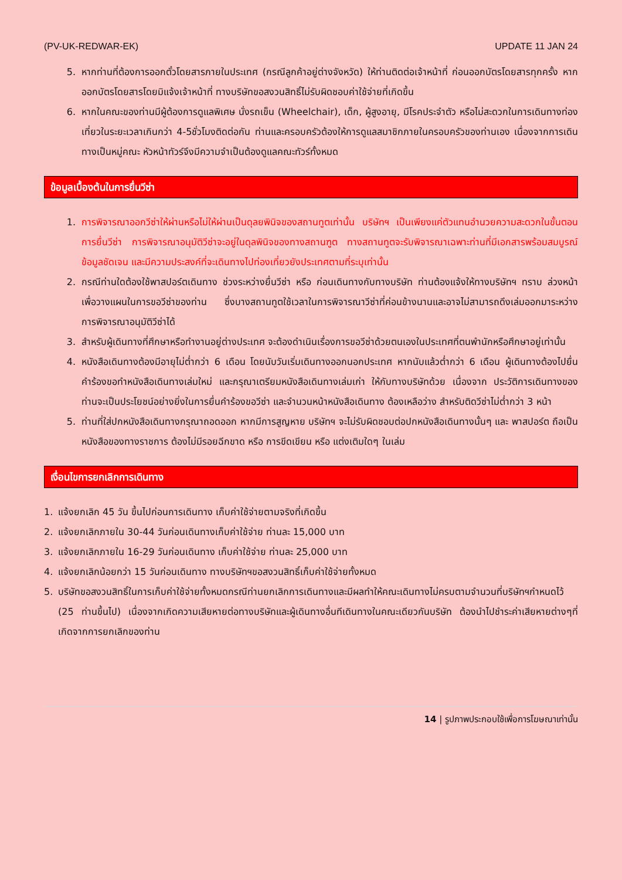(PV-UK-REDWAR-EK) UPDATE 11 JAN 24
5. หากท่านที่ต้องการออกตั๋วโดยสารภายในประเทศ (กรณีลูกค้าอยู่ต่างจังหวัด) ให้ท่านติดต่อเจ้าหน้าที่ ก่อนออกบัตรโดยสารทุกครั้ง หากออกบัตรโดยสารโดยมิแจ้งเจ้าหน้าที่ ทางบริษัทขอสงวนสิทธิ์ไม่รับผิดชอบค่าใช้จ่ายที่เกิดขึ้น
6. หากในคณะของท่านมีผู้ต้องการดูแลพิเศษ นั่งรถเข็น (Wheelchair), เด็ก, ผู้สูงอายุ, มีโรคประจำตัว หรือไม่สะดวกในการเดินทางท่องเที่ยวในระยะเวลาเกินกว่า 4-5ชั่วโมงติดต่อกัน ท่านและครอบครัวต้องให้การดูแลสมาชิกภายในครอบครัวของท่านเอง เนื่องจากการเดินทางเป็นหมู่คณะ หัวหน้าทัวร์จึงมีความจำเป็นต้องดูแลคณะทัวร์ทั้งหมด
ข้อมูลเบื้องต้นในการยื่นวีซ่า
1. การพิจารณาออกวีซ่าให้ผ่านหรือไม่ให้ผ่านเป็นดุลยพินิจของสถานทูตเท่านั้น บริษัทฯ เป็นเพียงแค่ตัวแทนอำนวยความสะดวกในขั้นตอนการยื่นวีซ่า การพิจารณาอนุมัติวีซ่าจะอยู่ในดุลพินิจของทางสถานฑูต ทางสถานทูตจะรับพิจารณาเฉพาะท่านที่มีเอกสารพร้อมสมบูรณ์ข้อมูลชัดเจน และมีความประสงค์ที่จะเดินทางไปท่องเที่ยวยังประเทศตามที่ระบุเท่านั้น
2. กรณีท่านใดต้องใช้พาสปอร์ตเดินทาง ช่วงระหว่างยื่นวีซ่า หรือ ก่อนเดินทางกับทางบริษัท ท่านต้องแจ้งให้ทางบริษัทฯ ทราบ ล่วงหน้าเพื่อวางแผนในการขอวีซ่าของท่าน ซึ่งบางสถานทูตใช้เวลาในการพิจารณาวีซ่าที่ค่อนข้างนานและอาจไม่สามารถดึงเล่มออกมาระหว่างการพิจารณาอนุมัติวีซ่าได้
3. สำหรับผู้เดินทางที่ศึกษาหรือทำงานอยู่ต่างประเทศ จะต้องดำเนินเรื่องการขอวีซ่าด้วยตนเองในประเทศที่ตนพำนักหรือศึกษาอยู่เท่านั้น
4. หนังสือเดินทางต้องมีอายุไม่ต่ำกว่า 6 เดือน โดยนับวันเริ่มเดินทางออกนอกประเทศ หากนับแล้วต่ำกว่า 6 เดือน ผู้เดินทางต้องไปยื่นคำร้องขอทำหนังสือเดินทางเล่มใหม่ และกรุณาเตรียมหนังสือเดินทางเล่มเก่า ให้กับทางบริษัทด้วย เนื่องจาก ประวัติการเดินทางของท่านจะเป็นประโยชน์อย่างยิ่งในการยื่นคำร้องขอวีซ่า และจำนวนหน้าหนังสือเดินทาง ต้องเหลือว่าง สำหรับติดวีซ่าไม่ต่ำกว่า 3 หน้า
5. ท่านที่ใส่ปกหนังสือเดินทางกรุณาถอดออก หากมีการสูญหาย บริษัทฯ จะไม่รับผิดชอบต่อปกหนังสือเดินทางนั้นๆ และ พาสปอร์ต ถือเป็นหนังสือของทางราชการ ต้องไม่มีรอยฉีกขาด หรือ การขีดเขียน หรือ แต่งเติมใดๆ ในเล่ม
เงื่อนไขการยกเลิกการเดินทาง
1. แจ้งยกเลิก 45 วัน ขึ้นไปก่อนการเดินทาง เก็บค่าใช้จ่ายตามจริงที่เกิดขึ้น
2. แจ้งยกเลิกภายใน 30-44 วันก่อนเดินทางเก็บค่าใช้จ่าย ท่านละ 15,000 บาท
3. แจ้งยกเลิกภายใน 16-29 วันก่อนเดินทาง เก็บค่าใช้จ่าย ท่านละ 25,000 บาท
4. แจ้งยกเลิกน้อยกว่า 15 วันก่อนเดินทาง ทางบริษัทฯขอสงวนสิทธิ์เก็บค่าใช้จ่ายทั้งหมด
5. บริษัทขอสงวนสิทธิ์ในการเก็บค่าใช้จ่ายทั้งหมดกรณีท่านยกเลิกการเดินทางและมีผลทำให้คณะเดินทางไม่ครบตามจำนวนที่บริษัทฯกำหนดไว้ (25 ท่านขึ้นไป) เนื่องจากเกิดความเสียหายต่อทางบริษัทและผู้เดินทางอื่นทีเดินทางในคณะเดียวกันบริษัท ต้องนำไปชำระค่าเสียหายต่างๆที่เกิดจากการยกเลิกของท่าน
14 | รูปภาพประกอบใช้เพื่อการโฆษณาเท่านั้น